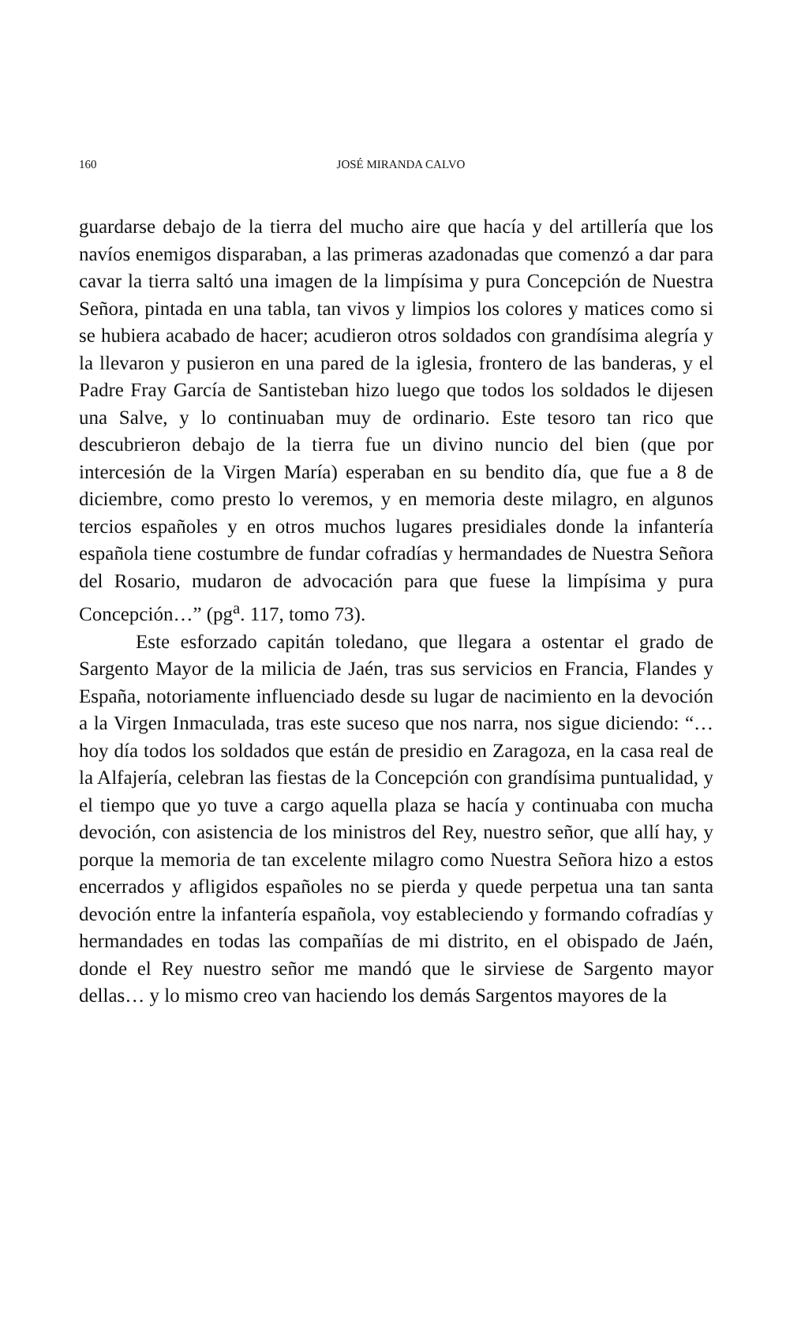160
JOSÉ MIRANDA CALVO
guardarse debajo de la tierra del mucho aire que hacía y del artillería que los navíos enemigos disparaban, a las primeras azadonadas que comenzó a dar para cavar la tierra saltó una imagen de la limpísima y pura Concepción de Nuestra Señora, pintada en una tabla, tan vivos y limpios los colores y matices como si se hubiera acabado de hacer; acudieron otros soldados con grandísima alegría y la llevaron y pusieron en una pared de la iglesia, frontero de las banderas, y el Padre Fray García de Santisteban hizo luego que todos los soldados le dijesen una Salve, y lo continuaban muy de ordinario. Este tesoro tan rico que descubrieron debajo de la tierra fue un divino nuncio del bien (que por intercesión de la Virgen María) esperaban en su bendito día, que fue a 8 de diciembre, como presto lo veremos, y en memoria deste milagro, en algunos tercios españoles y en otros muchos lugares presidiales donde la infantería española tiene costumbre de fundar cofradías y hermandades de Nuestra Señora del Rosario, mudaron de advocación para que fuese la limpísima y pura Concepción…” (pg<sup>a</sup>. 117, tomo 73).
Este esforzado capitán toledano, que llegara a ostentar el grado de Sargento Mayor de la milicia de Jaén, tras sus servicios en Francia, Flandes y España, notoriamente influenciado desde su lugar de nacimiento en la devoción a la Virgen Inmaculada, tras este suceso que nos narra, nos sigue diciendo: “… hoy día todos los soldados que están de presidio en Zaragoza, en la casa real de la Alfajería, celebran las fiestas de la Concepción con grandísima puntualidad, y el tiempo que yo tuve a cargo aquella plaza se hacía y continuaba con mucha devoción, con asistencia de los ministros del Rey, nuestro señor, que allí hay, y porque la memoria de tan excelente milagro como Nuestra Señora hizo a estos encerrados y afligidos españoles no se pierda y quede perpetua una tan santa devoción entre la infantería española, voy estableciendo y formando cofradías y hermandades en todas las compañías de mi distrito, en el obispado de Jaén, donde el Rey nuestro señor me mandó que le sirviese de Sargento mayor dellas… y lo mismo creo van haciendo los demás Sargentos mayores de la